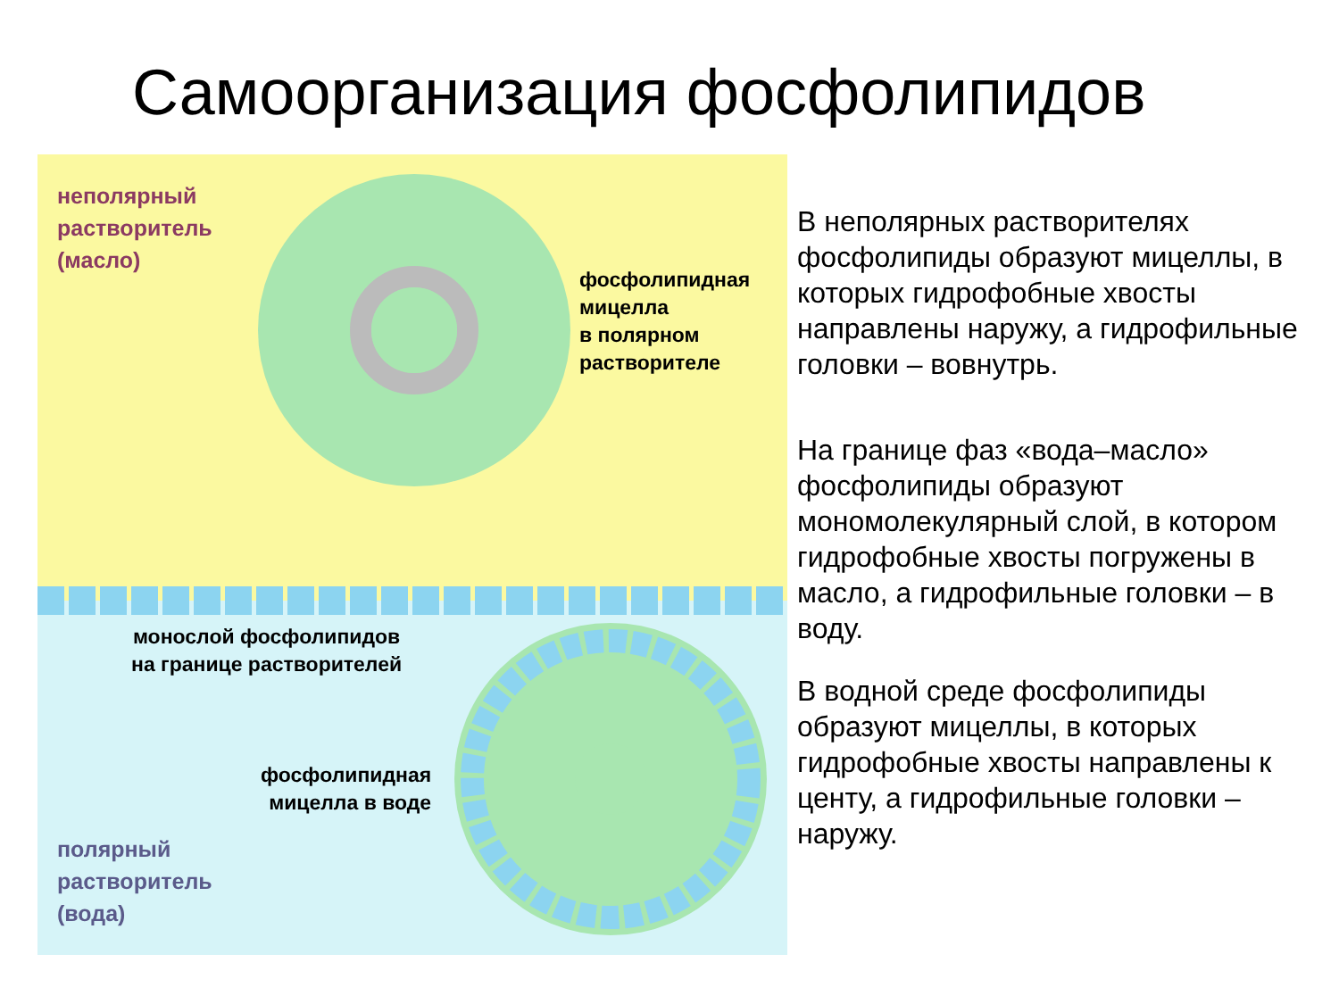Самоорганизация фосфолипидов
неполярный
растворитель
(масло)
фосфолипидная
мицелла
в полярном
растворителе
монослой фосфолипидов
на границе растворителей
фосфолипидная
мицелла в воде
полярный
растворитель
(вода)
В неполярных растворителях фосфолипиды образуют мицеллы, в которых гидрофобные хвосты направлены наружу, а гидрофильные головки – вовнутрь.
На границе фаз «вода–масло» фосфолипиды образуют мономолекулярный слой, в котором гидрофобные хвосты погружены в масло, а гидрофильные головки – в воду.
В водной среде фосфолипиды образуют мицеллы, в которых гидрофобные хвосты направлены к центу, а гидрофильные головки – наружу.